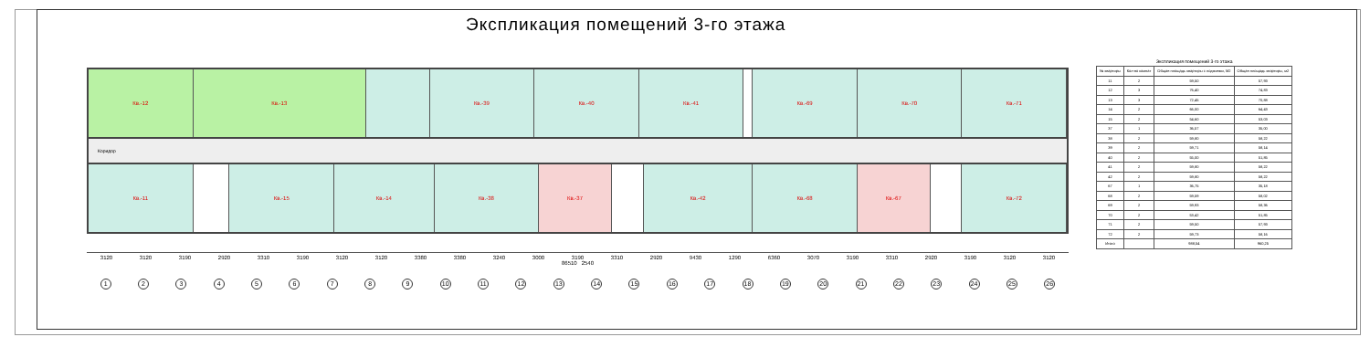Экспликация помещений 3-го этажа
Кв.-12 Кв.-13 Кв.-39 Кв.-40 Кв.-41 Кв.-69 Кв.-70 Кв.-71
Коридор
Кв.-11 Кв.-15 Кв.-14 Кв.-38 Кв.-37 Кв.-42 Кв.-68 Кв.-67 Кв.-72
3120 3120 3190 2920 3310 3190 3120 3120 3380 3380 3240 3000 3190 3310 2920 9430 1290 6360 3070 3190 3310 2920 3190 3120 3120
86510 2540
123456789 10 11 12 13 14 15 16 17 18 19 20 21 22 23 24 25 26
Экспликация помещений 3-го этажа
| № квартиры | Кол-во комнат | Общая площадь квартиры с лоджиями, М2 | Общая площадь квартиры, м2 |
| --- | --- | --- | --- |
| 11 | 2 | 59,50 | 57,93 |
| 12 | 3 | 76,40 | 74,83 |
| 13 | 3 | 72,45 | 70,88 |
| 14 | 2 | 66,00 | 64,43 |
| 15 | 2 | 54,60 | 53,03 |
| 37 | 1 | 36,57 | 35,00 |
| 38 | 2 | 59,80 | 58,22 |
| 39 | 2 | 59,71 | 58,14 |
| 40 | 2 | 55,00 | 51,85 |
| 41 | 2 | 59,80 | 58,22 |
| 42 | 2 | 59,80 | 58,22 |
| 67 | 1 | 36,75 | 35,18 |
| 68 | 2 | 59,59 | 58,02 |
| 69 | 2 | 59,93 | 58,36 |
| 70 | 2 | 53,42 | 51,85 |
| 71 | 2 | 59,50 | 57,93 |
| 72 | 2 | 59,73 | 58,16 |
| Итого | | 988,54 | 960,25 |